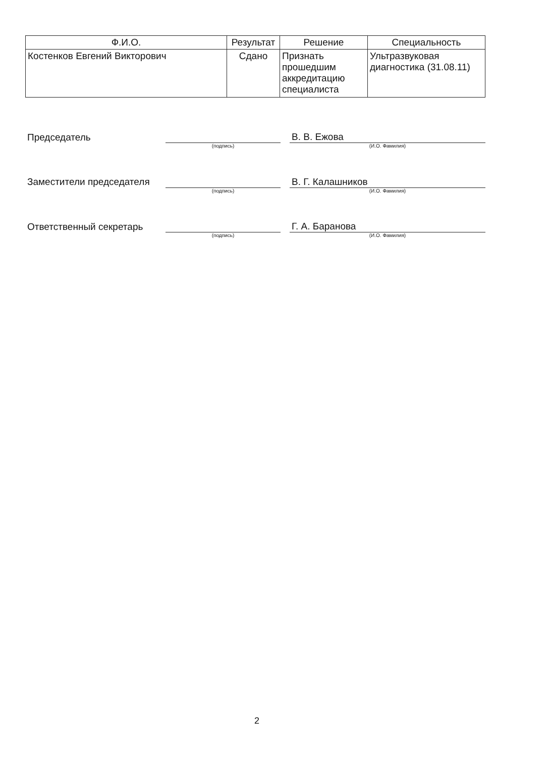| Ф.И.О. | Результат | Решение | Специальность |
| --- | --- | --- | --- |
| Костенков Евгений Викторович | Сдано | Признать прошедшим аккредитацию специалиста | Ультразвуковая диагностика (31.08.11) |
| Председатель | | | В. В. Ежова |
| | (подпись) | | (И.О. Фамилия) |
| Заместители председателя | | | В. Г. Калашников |
| | (подпись) | | (И.О. Фамилия) |
| Ответственный секретарь | | | Г. А. Баранова |
| | (подпись) | | (И.О. Фамилия) |
2